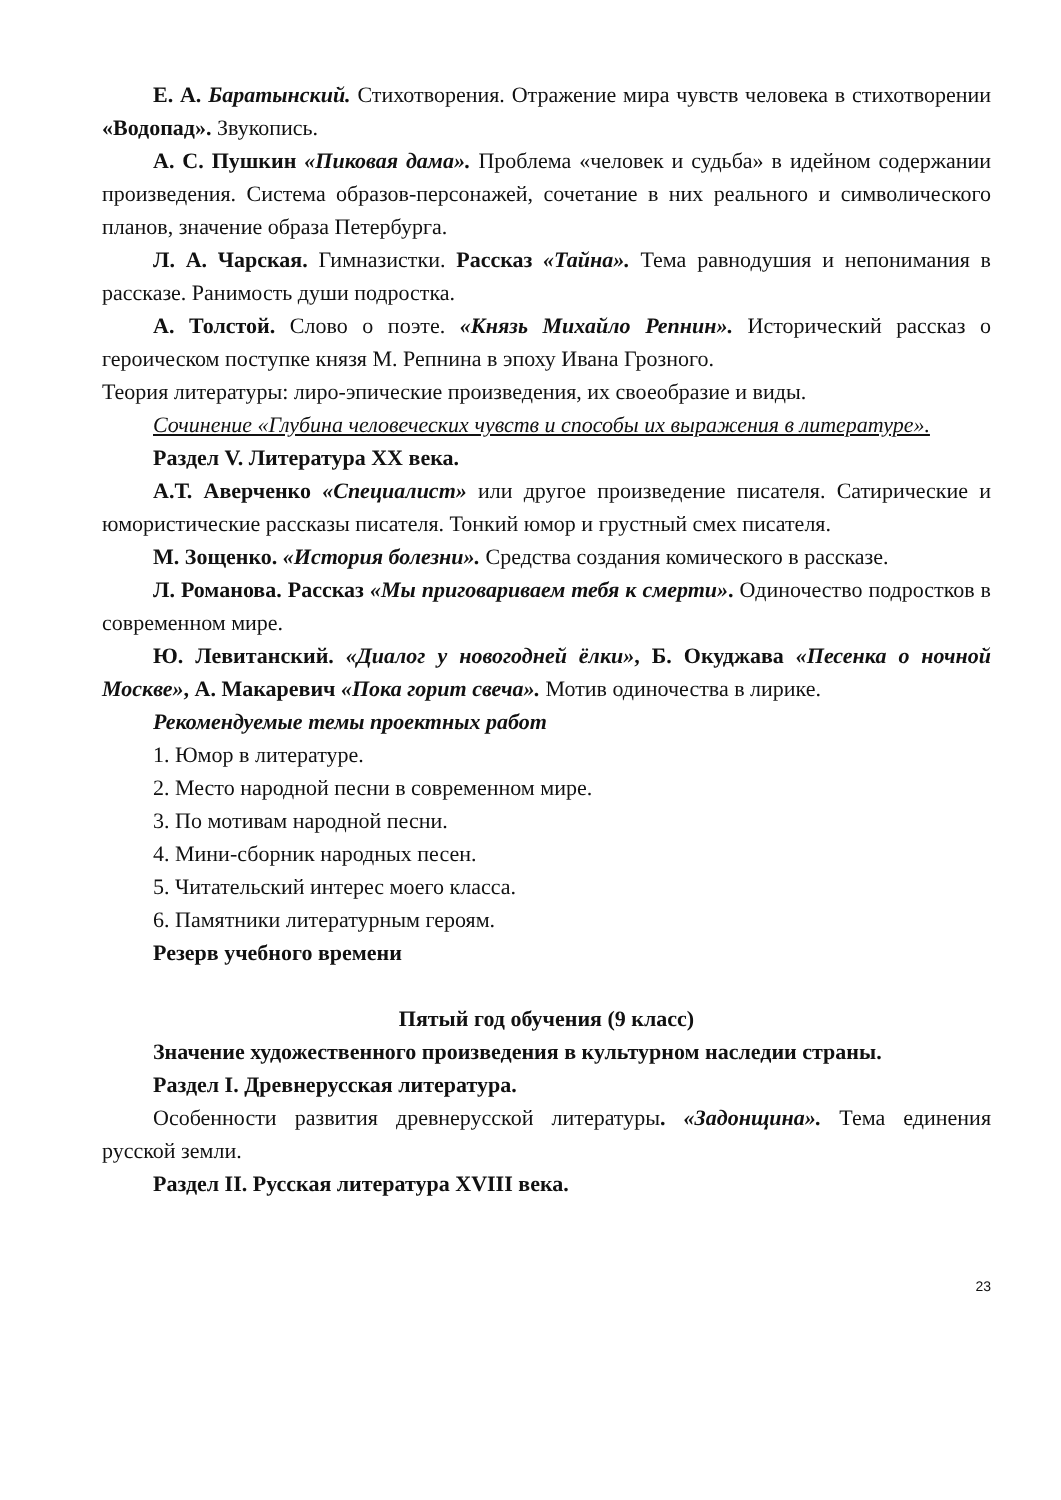Е. А. Баратынский. Стихотворения. Отражение мира чувств человека в стихотворении «Водопад». Звукопись.
А. С. Пушкин «Пиковая дама». Проблема «человек и судьба» в идейном содержании произведения. Система образов-персонажей, сочетание в них реального и символического планов, значение образа Петербурга.
Л. А. Чарская. Гимназистки. Рассказ «Тайна». Тема равнодушия и непонимания в рассказе. Ранимость души подростка.
А. Толстой. Слово о поэте. «Князь Михайло Репнин». Исторический рассказ о героическом поступке князя М. Репнина в эпоху Ивана Грозного.
Теория литературы: лиро-эпические произведения, их своеобразие и виды.
Сочинение «Глубина человеческих чувств и способы их выражения в литературе».
Раздел V. Литература XX века.
А.Т. Аверченко «Специалист» или другое произведение писателя. Сатирические и юмористические рассказы писателя. Тонкий юмор и грустный смех писателя.
М. Зощенко. «История болезни». Средства создания комического в рассказе.
Л. Романова. Рассказ «Мы приговариваем тебя к смерти». Одиночество подростков в современном мире.
Ю. Левитанский. «Диалог у новогодней ёлки», Б. Окуджава «Песенка о ночной Москве», А. Макаревич «Пока горит свеча». Мотив одиночества в лирике.
Рекомендуемые темы проектных работ
1. Юмор в литературе.
2. Место народной песни в современном мире.
3. По мотивам народной песни.
4. Мини-сборник народных песен.
5. Читательский интерес моего класса.
6. Памятники литературным героям.
Резерв учебного времени
Пятый год обучения (9 класс)
Значение художественного произведения в культурном наследии страны.
Раздел I. Древнерусская литература.
Особенности развития древнерусской литературы. «Задонщина». Тема единения русской земли.
Раздел II. Русская литература XVIII века.
23